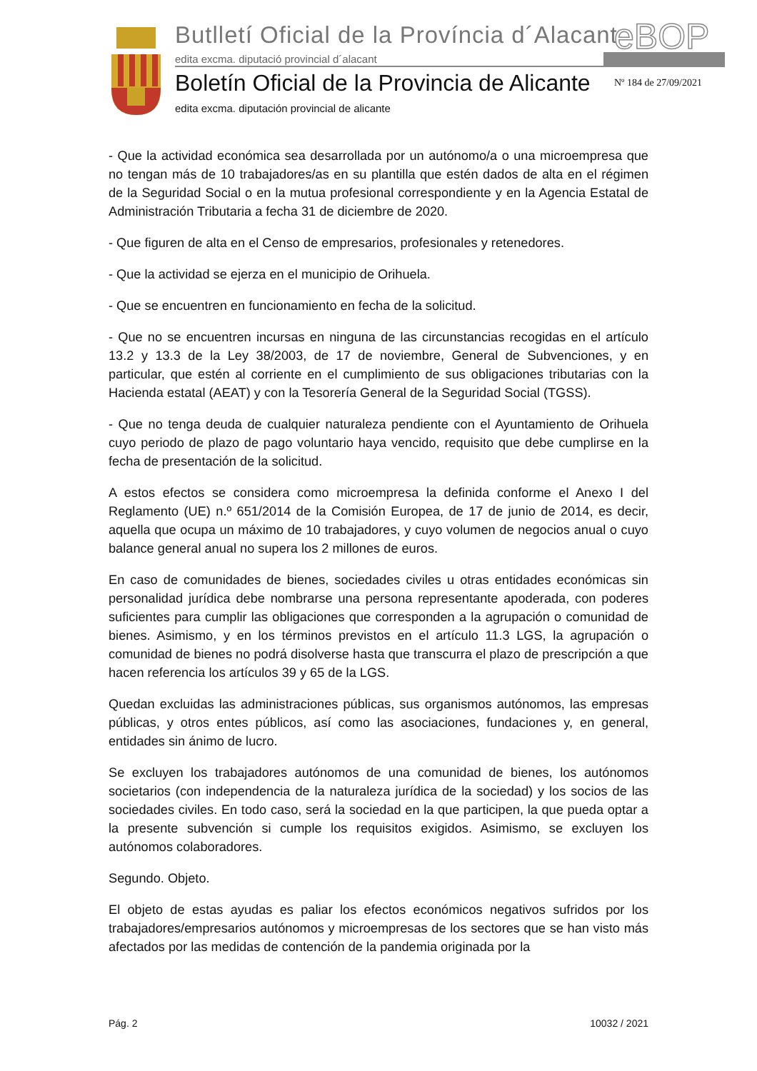Butlletí Oficial de la Província d´Alacant
edita excma. diputació provincial d´alacant
eBOP
Boletín Oficial de la Provincia de Alicante
edita excma. diputación provincial de alicante
Nº 184 de 27/09/2021
- Que la actividad económica sea desarrollada por un autónomo/a o una microempresa que no tengan más de 10 trabajadores/as en su plantilla que estén dados de alta en el régimen de la Seguridad Social o en la mutua profesional correspondiente y en la Agencia Estatal de Administración Tributaria a fecha 31 de diciembre de 2020.
- Que figuren de alta en el Censo de empresarios, profesionales y retenedores.
- Que la actividad se ejerza en el municipio de Orihuela.
- Que se encuentren en funcionamiento en fecha de la solicitud.
- Que no se encuentren incursas en ninguna de las circunstancias recogidas en el artículo 13.2 y 13.3 de la Ley 38/2003, de 17 de noviembre, General de Subvenciones, y en particular, que estén al corriente en el cumplimiento de sus obligaciones tributarias con la Hacienda estatal (AEAT) y con la Tesorería General de la Seguridad Social (TGSS).
- Que no tenga deuda de cualquier naturaleza pendiente con el Ayuntamiento de Orihuela cuyo periodo de plazo de pago voluntario haya vencido, requisito que debe cumplirse en la fecha de presentación de la solicitud.
A estos efectos se considera como microempresa la definida conforme el Anexo I del Reglamento (UE) n.º 651/2014 de la Comisión Europea, de 17 de junio de 2014, es decir, aquella que ocupa un máximo de 10 trabajadores, y cuyo volumen de negocios anual o cuyo balance general anual no supera los 2 millones de euros.
En caso de comunidades de bienes, sociedades civiles u otras entidades económicas sin personalidad jurídica debe nombrarse una persona representante apoderada, con poderes suficientes para cumplir las obligaciones que corresponden a la agrupación o comunidad de bienes. Asimismo, y en los términos previstos en el artículo 11.3 LGS, la agrupación o comunidad de bienes no podrá disolverse hasta que transcurra el plazo de prescripción a que hacen referencia los artículos 39 y 65 de la LGS.
Quedan excluidas las administraciones públicas, sus organismos autónomos, las empresas públicas, y otros entes públicos, así como las asociaciones, fundaciones y, en general, entidades sin ánimo de lucro.
Se excluyen los trabajadores autónomos de una comunidad de bienes, los autónomos societarios (con independencia de la naturaleza jurídica de la sociedad) y los socios de las sociedades civiles. En todo caso, será la sociedad en la que participen, la que pueda optar a la presente subvención si cumple los requisitos exigidos. Asimismo, se excluyen los autónomos colaboradores.
Segundo. Objeto.
El objeto de estas ayudas es paliar los efectos económicos negativos sufridos por los trabajadores/empresarios autónomos y microempresas de los sectores que se han visto más afectados por las medidas de contención de la pandemia originada por la
Pág. 2 10032 / 2021